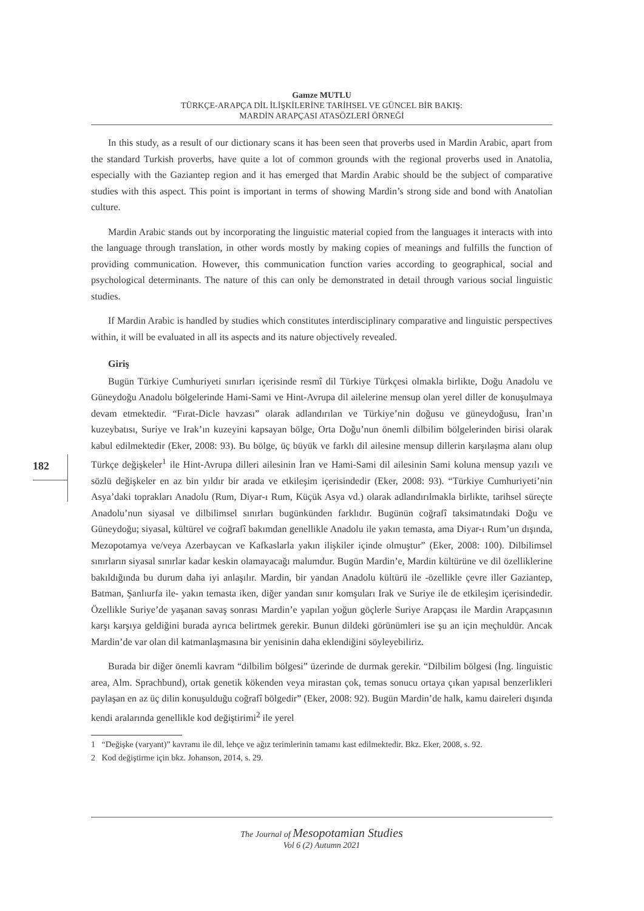Gamze MUTLU
TÜRKÇE-ARAPÇA DİL İLİŞKİLERİNE TARİHSEL VE GÜNCEL BİR BAKIŞ:
MARDİN ARAPÇASI ATASÖZLERİ ÖRNEĞİ
182
In this study, as a result of our dictionary scans it has been seen that proverbs used in Mardin Arabic, apart from the standard Turkish proverbs, have quite a lot of common grounds with the regional proverbs used in Anatolia, especially with the Gaziantep region and it has emerged that Mardin Arabic should be the subject of comparative studies with this aspect. This point is important in terms of showing Mardin’s strong side and bond with Anatolian culture.
Mardin Arabic stands out by incorporating the linguistic material copied from the languages it interacts with into the language through translation, in other words mostly by making copies of meanings and fulfills the function of providing communication. However, this communication function varies according to geographical, social and psychological determinants. The nature of this can only be demonstrated in detail through various social linguistic studies.
If Mardin Arabic is handled by studies which constitutes interdisciplinary comparative and linguistic perspectives within, it will be evaluated in all its aspects and its nature objectively revealed.
Giriş
Bugün Türkiye Cumhuriyeti sınırları içerisinde resmî dil Türkiye Türkçesi olmakla birlikte, Doğu Anadolu ve Güneydoğu Anadolu bölgelerinde Hami-Sami ve Hint-Avrupa dil ailelerine mensup olan yerel diller de konuşulmaya devam etmektedir. “Fırat-Dicle havzası” olarak adlandırılan ve Türkiye’nin doğusu ve güneydoğusu, İran’ın kuzeybatısı, Suriye ve Irak’ın kuzeyini kapsayan bölge, Orta Doğu’nun önemli dilbilim bölgelerinden birisi olarak kabul edilmektedir (Eker, 2008: 93). Bu bölge, üç büyük ve farklı dil ailesine mensup dillerin karşılaşma alanı olup Türkçe değişkeler<sup>1</sup> ile Hint-Avrupa dilleri ailesinin İran ve Hami-Sami dil ailesinin Sami koluna mensup yazılı ve sözlü değişkeler en az bin yıldır bir arada ve etkileşim içerisindedir (Eker, 2008: 93). “Türkiye Cumhuriyeti’nin Asya’daki toprakları Anadolu (Rum, Diyar-ı Rum, Küçük Asya vd.) olarak adlandırılmakla birlikte, tarihsel süreçte Anadolu’nun siyasal ve dilbilimsel sınırları bugünkünden farklıdır. Bugünün coğrafî taksimatındaki Doğu ve Güneydoğu; siyasal, kültürel ve coğrafî bakımdan genellikle Anadolu ile yakın temasta, ama Diyar-ı Rum’un dışında, Mezopotamya ve/veya Azerbaycan ve Kafkaslarla yakın ilişkiler içinde olmuştur” (Eker, 2008: 100). Dilbilimsel sınırların siyasal sınırlar kadar keskin olamayacağı malumdur. Bugün Mardin’e, Mardin kültürüne ve dil özelliklerine bakıldığında bu durum daha iyi anlaşılır. Mardin, bir yandan Anadolu kültürü ile -özellikle çevre iller Gaziantep, Batman, Şanlıurfa ile- yakın temasta iken, diğer yandan sınır komşuları Irak ve Suriye ile de etkileşim içerisindedir. Özellikle Suriye’de yaşanan savaş sonrası Mardin’e yapılan yoğun göçlerle Suriye Arapçası ile Mardin Arapçasının karşı karşıya geldiğini burada ayrıca belirtmek gerekir. Bunun dildeki görünümleri ise şu an için meçhuldür. Ancak Mardin’de var olan dil katmanlaşmasına bir yenisinin daha eklendiğini söyleyebiliriz.
Burada bir diğer önemli kavram “dilbilim bölgesi” üzerinde de durmak gerekir. “Dilbilim bölgesi (İng. linguistic area, Alm. Sprachbund), ortak genetik kökenden veya mirastan çok, temas sonucu ortaya çıkan yapısal benzerlikleri paylaşan en az üç dilin konuşulduğu coğrafî bölgedir” (Eker, 2008: 92). Bugün Mardin’de halk, kamu daireleri dışında kendi aralarında genellikle kod değiştirimi<sup>2</sup> ile yerel
1 “Değişke (varyant)” kavramı ile dil, lehçe ve ağız terimlerinin tamamı kast edilmektedir. Bkz. Eker, 2008, s. 92.
2 Kod değiştirme için bkz. Johanson, 2014, s. 29.
The Journal of Mesopotamian Studies
Vol 6 (2) Autumn 2021